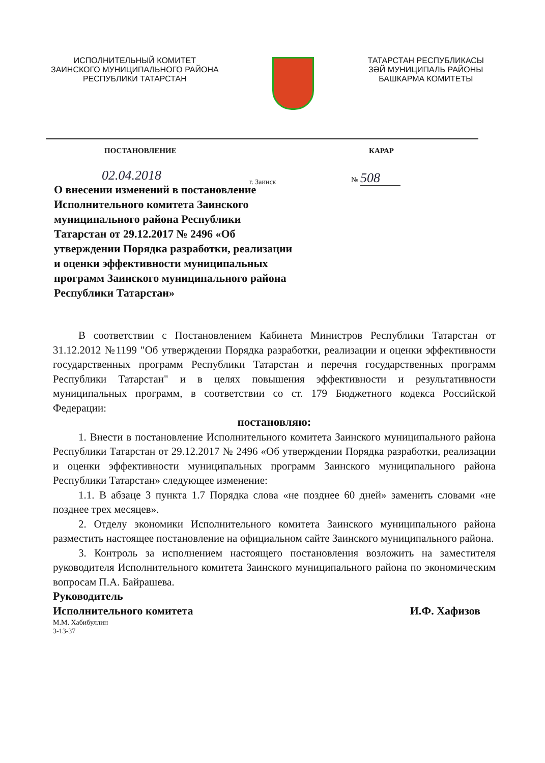ИСПОЛНИТЕЛЬНЫЙ КОМИТЕТ
ЗАИНСКОГО МУНИЦИПАЛЬНОГО РАЙОНА
РЕСПУБЛИКИ ТАТАРСТАН
ТАТАРСТАН РЕСПУБЛИКАСЫ
ЗӘЙ МУНИЦИПАЛЬ РАЙОНЫ
БАШКАРМА КОМИТЕТЫ
ПОСТАНОВЛЕНИЕ КАРАР
02.04.2018 г. Заинск
№ 508
О внесении изменений в постановление Исполнительного комитета Заинского муниципального района Республики Татарстан от 29.12.2017 № 2496 «Об утверждении Порядка разработки, реализации и оценки эффективности муниципальных программ Заинского муниципального района Республики Татарстан»
В соответствии с Постановлением Кабинета Министров Республики Татарстан от 31.12.2012 №1199 "Об утверждении Порядка разработки, реализации и оценки эффективности государственных программ Республики Татарстан и перечня государственных программ Республики Татарстан" и в целях повышения эффективности и результативности муниципальных программ, в соответствии со ст. 179 Бюджетного кодекса Российской Федерации:
постановляю:
1. Внести в постановление Исполнительного комитета Заинского муниципального района Республики Татарстан от 29.12.2017 № 2496 «Об утверждении Порядка разработки, реализации и оценки эффективности муниципальных программ Заинского муниципального района Республики Татарстан» следующее изменение:
1.1. В абзаце 3 пункта 1.7 Порядка слова «не позднее 60 дней» заменить словами «не позднее трех месяцев».
2. Отделу экономики Исполнительного комитета Заинского муниципального района разместить настоящее постановление на официальном сайте Заинского муниципального района.
3. Контроль за исполнением настоящего постановления возложить на заместителя руководителя Исполнительного комитета Заинского муниципального района по экономическим вопросам П.А. Байрашева.
Руководитель
Исполнительного комитета И.Ф. Хафизов
М.М. Хабибуллин
3-13-37